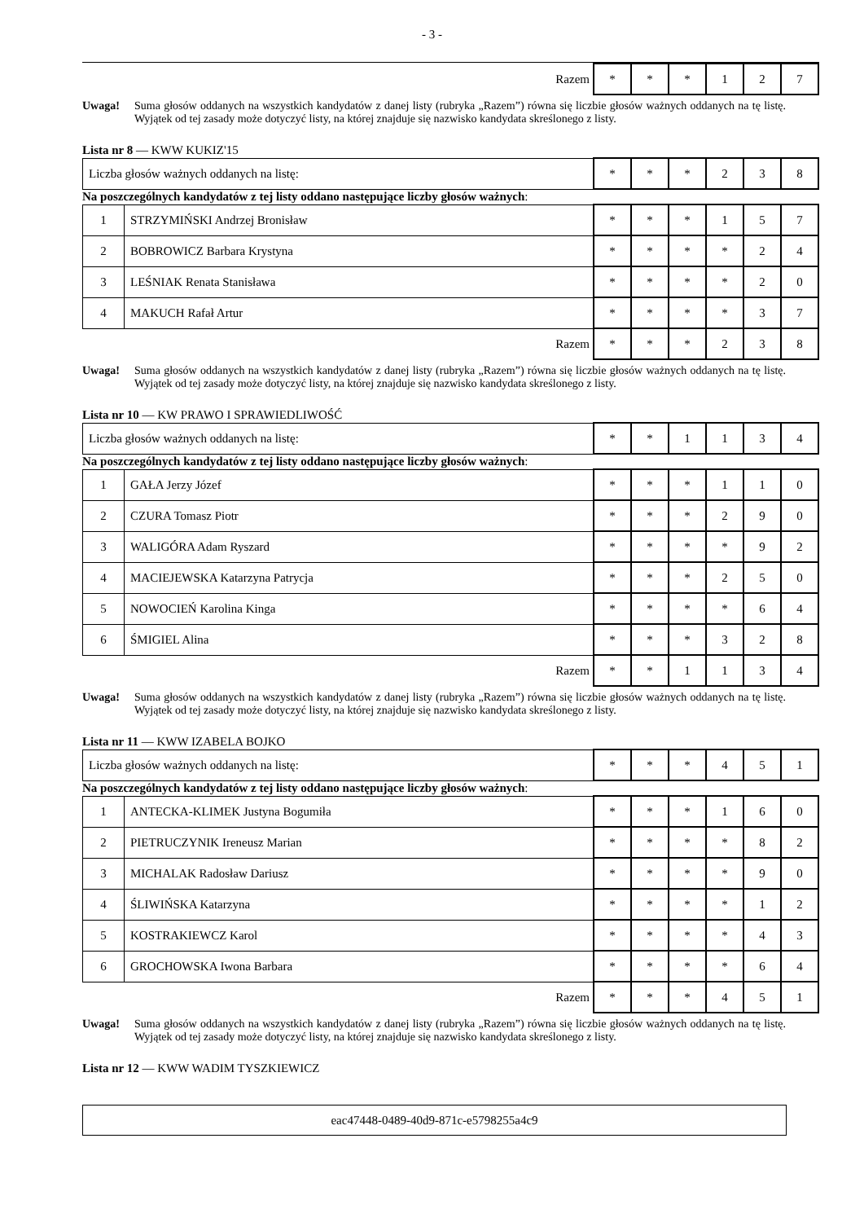- 3 -
| Razem | * | * | * | 1 | 2 | 7 |
Uwaga! Suma głosów oddanych na wszystkich kandydatów z danej listy (rubryka „Razem”) równa się liczbie głosów ważnych oddanych na tę listę. Wyjątek od tej zasady może dotyczyć listy, na której znajduje się nazwisko kandydata skreślonego z listy.
Lista nr 8 — KWW KUKIZ'15
| Liczba głosów ważnych oddanych na listę: | * | * | * | 2 | 3 | 8 |
Na poszczególnych kandydatów z tej listy oddano następujące liczby głosów ważnych:
| 1 | STRZYMIŃSKI Andrzej Bronisław | * | * | * | 1 | 5 | 7 |
| 2 | BOBROWICZ Barbara Krystyna | * | * | * | * | 2 | 4 |
| 3 | LEŚNIAK Renata Stanisława | * | * | * | * | 2 | 0 |
| 4 | MAKUCH Rafał Artur | * | * | * | * | 3 | 7 |
| Razem | | * | * | * | 2 | 3 | 8 |
Uwaga! Suma głosów oddanych na wszystkich kandydatów z danej listy (rubryka „Razem”) równa się liczbie głosów ważnych oddanych na tę listę. Wyjątek od tej zasady może dotyczyć listy, na której znajduje się nazwisko kandydata skreślonego z listy.
Lista nr 10 — KW PRAWO I SPRAWIEDLIWOŚĆ
| Liczba głosów ważnych oddanych na listę: | * | * | 1 | 1 | 3 | 4 |
Na poszczególnych kandydatów z tej listy oddano następujące liczby głosów ważnych:
| 1 | GAŁA Jerzy Józef | * | * | * | 1 | 1 | 0 |
| 2 | CZURA Tomasz Piotr | * | * | * | 2 | 9 | 0 |
| 3 | WALIGÓRA Adam Ryszard | * | * | * | * | 9 | 2 |
| 4 | MACIEJEWSKA Katarzyna Patrycja | * | * | * | 2 | 5 | 0 |
| 5 | NOWOCIEŃ Karolina Kinga | * | * | * | * | 6 | 4 |
| 6 | ŚMIGIEL Alina | * | * | * | 3 | 2 | 8 |
| Razem | | * | * | 1 | 1 | 3 | 4 |
Uwaga! Suma głosów oddanych na wszystkich kandydatów z danej listy (rubryka „Razem”) równa się liczbie głosów ważnych oddanych na tę listę. Wyjątek od tej zasady może dotyczyć listy, na której znajduje się nazwisko kandydata skreślonego z listy.
Lista nr 11 — KWW IZABELA BOJKO
| Liczba głosów ważnych oddanych na listę: | * | * | * | 4 | 5 | 1 |
Na poszczególnych kandydatów z tej listy oddano następujące liczby głosów ważnych:
| 1 | ANTECKA-KLIMEK Justyna Bogumiła | * | * | * | 1 | 6 | 0 |
| 2 | PIETRUCZYNIK Ireneusz Marian | * | * | * | * | 8 | 2 |
| 3 | MICHALAK Radosław Dariusz | * | * | * | * | 9 | 0 |
| 4 | ŚLIWIŃSKA Katarzyna | * | * | * | * | 1 | 2 |
| 5 | KOSTRAKIEWCZ Karol | * | * | * | * | 4 | 3 |
| 6 | GROCHOWSKA Iwona Barbara | * | * | * | * | 6 | 4 |
| Razem | | * | * | * | 4 | 5 | 1 |
Uwaga! Suma głosów oddanych na wszystkich kandydatów z danej listy (rubryka „Razem”) równa się liczbie głosów ważnych oddanych na tę listę. Wyjątek od tej zasady może dotyczyć listy, na której znajduje się nazwisko kandydata skreślonego z listy.
Lista nr 12 — KWW WADIM TYSZKIEWICZ
eac47448-0489-40d9-871c-e5798255a4c9